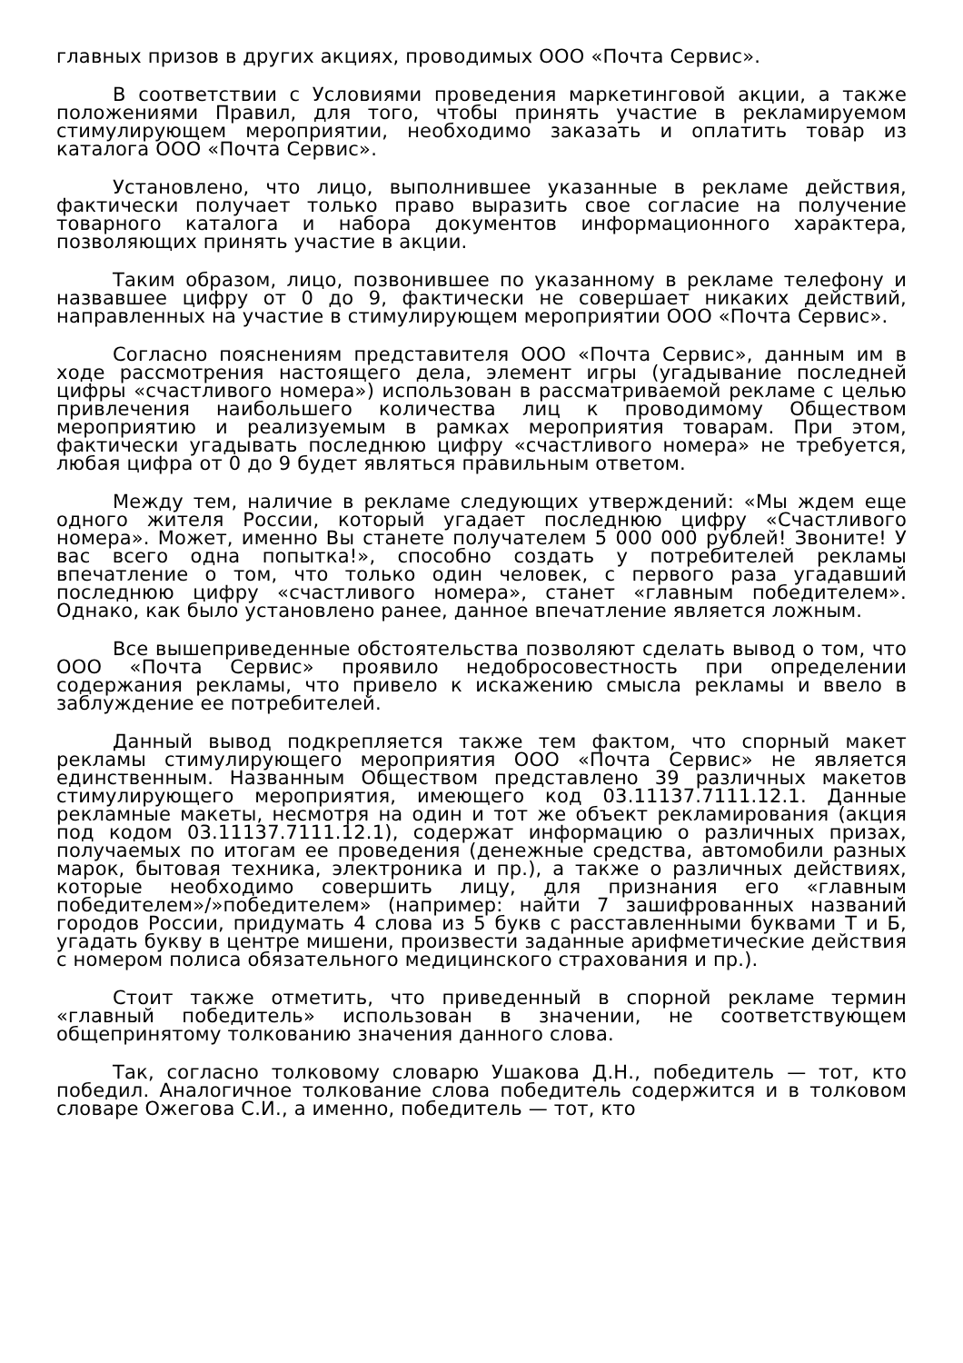главных призов в других акциях, проводимых ООО «Почта Сервис».
В соответствии с Условиями проведения маркетинговой акции, а также положениями Правил, для того, чтобы принять участие в рекламируемом стимулирующем мероприятии, необходимо заказать и оплатить товар из каталога ООО «Почта Сервис».
Установлено, что лицо, выполнившее указанные в рекламе действия, фактически получает только право выразить свое согласие на получение товарного каталога и набора документов информационного характера, позволяющих принять участие в акции.
Таким образом, лицо, позвонившее по указанному в рекламе телефону и назвавшее цифру от 0 до 9, фактически не совершает никаких действий, направленных на участие в стимулирующем мероприятии ООО «Почта Сервис».
Согласно пояснениям представителя ООО «Почта Сервис», данным им в ходе рассмотрения настоящего дела, элемент игры (угадывание последней цифры «счастливого номера») использован в рассматриваемой рекламе с целью привлечения наибольшего количества лиц к проводимому Обществом мероприятию и реализуемым в рамках мероприятия товарам. При этом, фактически угадывать последнюю цифру «счастливого номера» не требуется, любая цифра от 0 до 9 будет являться правильным ответом.
Между тем, наличие в рекламе следующих утверждений: «Мы ждем еще одного жителя России, который угадает последнюю цифру «Счастливого номера». Может, именно Вы станете получателем 5 000 000 рублей! Звоните! У вас всего одна попытка!», способно создать у потребителей рекламы впечатление о том, что только один человек, с первого раза угадавший последнюю цифру «счастливого номера», станет «главным победителем». Однако, как было установлено ранее, данное впечатление является ложным.
Все вышеприведенные обстоятельства позволяют сделать вывод о том, что ООО «Почта Сервис» проявило недобросовестность при определении содержания рекламы, что привело к искажению смысла рекламы и ввело в заблуждение ее потребителей.
Данный вывод подкрепляется также тем фактом, что спорный макет рекламы стимулирующего мероприятия ООО «Почта Сервис» не является единственным. Названным Обществом представлено 39 различных макетов стимулирующего мероприятия, имеющего код 03.11137.7111.12.1. Данные рекламные макеты, несмотря на один и тот же объект рекламирования (акция под кодом 03.11137.7111.12.1), содержат информацию о различных призах, получаемых по итогам ее проведения (денежные средства, автомобили разных марок, бытовая техника, электроника и пр.), а также о различных действиях, которые необходимо совершить лицу, для признания его «главным победителем»/»победителем» (например: найти 7 зашифрованных названий городов России, придумать 4 слова из 5 букв с расставленными буквами Т и Б, угадать букву в центре мишени, произвести заданные арифметические действия с номером полиса обязательного медицинского страхования и пр.).
Стоит также отметить, что приведенный в спорной рекламе термин «главный победитель» использован в значении, не соответствующем общепринятому толкованию значения данного слова.
Так, согласно толковому словарю Ушакова Д.Н., победитель — тот, кто победил. Аналогичное толкование слова победитель содержится и в толковом словаре Ожегова С.И., а именно, победитель — тот, кто